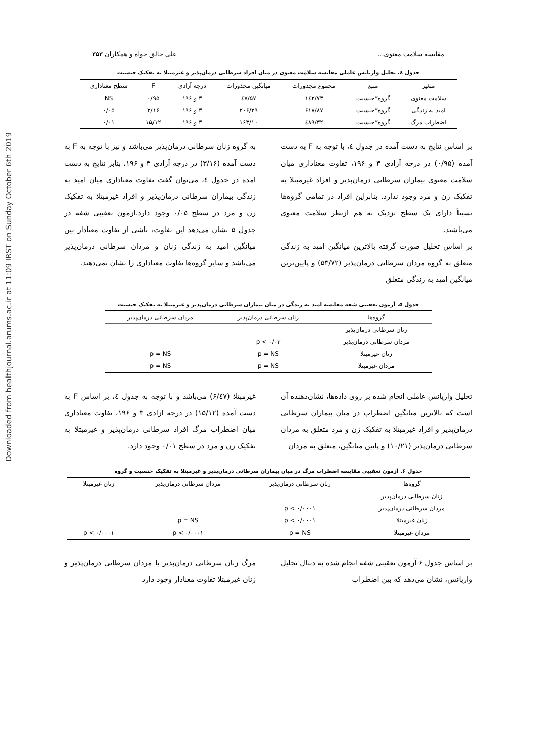Downloaded from healthjournal.arums.ac.ir at 11:09 IRST on Sunday October 6th 2019
مقایسه سلامت معنوی... علی خالق خواه و همکاران ۳۵۳
جدول ٤. تحلیل واریانس عاملی مقایسه سلامت معنوی در میان افراد سرطانی درمان‌پذیر و غیرمبتلا به تفکیک جنسیت
| متغیر | منبع | مجموع مجذورات | میانگین مجذورات | درجه آزادی | F | سطح معناداری |
| --- | --- | --- | --- | --- | --- | --- |
| سلامت معنوی | گروه*جنسیت | ۱٤۲/۷۳ | ٤۷/۵۷ | ۳ و ۱۹۶ | ۰/۹۵ | NS |
| امید به زندگی | گروه*جنسیت | ۶۱۸/۸۷ | ۲۰۶/۲۹ | ۳ و ۱۹۶ | ۳/۱۶ | ۰/۰۵ |
| اضطراب مرگ | گروه*جنسیت | ٤۸۹/۳۲ | ۱۶۳/۱۰ | ۳ و ۱۹۶ | ۱۵/۱۲ | ۰/۰۱ |
بر اساس نتایج به دست آمده در جدول ٤، با توجه به F به دست آمده (۰/۹۵) در درجه آزادی ۳ و ۱۹۶، تفاوت معناداری میان سلامت معنوی بیماران سرطانی درمان‌پذیر و افراد غیرمبتلا به تفکیک زن و مرد وجود ندارد. بنابراین افراد در تمامی گروه‌ها نسبتاً دارای یک سطح نزدیک به هم ازنظر سلامت معنوی می‌باشند.
بر اساس تحلیل صورت گرفته بالاترین میانگین امید به زندگی متعلق به گروه مردان سرطانی درمان‌پذیر (۵۳/۷۲) و پایین‌ترین میانگین امید به زندگی متعلق
به گروه زنان سرطانی درمان‌پذیر می‌باشد و نیز با توجه به F به دست آمده (۳/۱۶) در درجه آزادی ۳ و ۱۹۶، بنابر نتایج به دست آمده در جدول ٤، می‌توان گفت تفاوت معناداری میان امید به زندگی بیماران سرطانی درمان‌پذیر و افراد غیرمبتلا به تفکیک زن و مرد در سطح ۰/۰۵ وجود دارد.آزمون تعقیبی شفه در جدول ۵ نشان می‌دهد این تفاوت، ناشی از تفاوت معنادار بین میانگین امید به زندگی زنان و مردان سرطانی درمان‌پذیر می‌باشد و سایر گروه‌ها تفاوت معناداری را نشان نمی‌دهند.
جدول ۵. آزمون تعقیبی شفه مقایسه امید به زندگی در میان بیماران سرطانی درمان‌پذیر و غیرمبتلا به تفکیک جنسیت
| گروه‌ها | زنان سرطانی درمان‌پذیر | مردان سرطانی درمان‌پذیر |
| --- | --- | --- |
| زنان سرطانی درمان‌پذیر | | |
| مردان سرطانی درمان‌پذیر | p < ۰/۰۳ | |
| زنان غیرمبتلا | p = NS | p = NS |
| مردان غیرمبتلا | p = NS | p = NS |
تحلیل واریانس عاملی انجام شده بر روی داده‌ها، نشان‌دهنده آن است که بالاترین میانگین اضطراب در میان بیماران سرطانی درمان‌پذیر و افراد غیرمبتلا به تفکیک زن و مرد متعلق به مردان سرطانی درمان‌پذیر (۱۰/۲۱) و پایین میانگین، متعلق به مردان
غیرمبتلا (۶/٤۷) می‌باشد و با توجه به جدول ٤، بر اساس F به دست آمده (۱۵/۱۲) در درجه آزادی ۳ و ۱۹۶، تفاوت معناداری میان اضطراب مرگ افراد سرطانی درمان‌پذیر و غیرمبتلا به تفکیک زن و مرد در سطح ۰/۰۱ وجود دارد.
جدول ۶. آزمون تعقیبی مقایسه اضطراب مرگ در میان بیماران سرطانی درمان‌پذیر و غیرمبتلا به تفکیک جنسیت و گروه
| گروه‌ها | زنان سرطانی درمان‌پذیر | مردان سرطانی درمان‌پذیر | زنان غیرمبتلا |
| --- | --- | --- | --- |
| زنان سرطانی درمان‌پذیر | | | |
| مردان سرطانی درمان‌پذیر | p < ۰/۰۰۰۱ | | |
| زنان غیرمبتلا | p < ۰/۰۰۰۱ | p = NS | |
| مردان غیرمبتلا | p = NS | p < ۰/۰۰۰۱ | p < ۰/۰۰۰۱ |
بر اساس جدول ۶ آزمون تعقیبی شفه انجام شده به دنبال تحلیل واریانس، نشان می‌دهد که بین اضطراب
مرگ زنان سرطانی درمان‌پذیر با مردان سرطانی درمان‌پذیر و زنان غیرمبتلا تفاوت معنادار وجود دارد